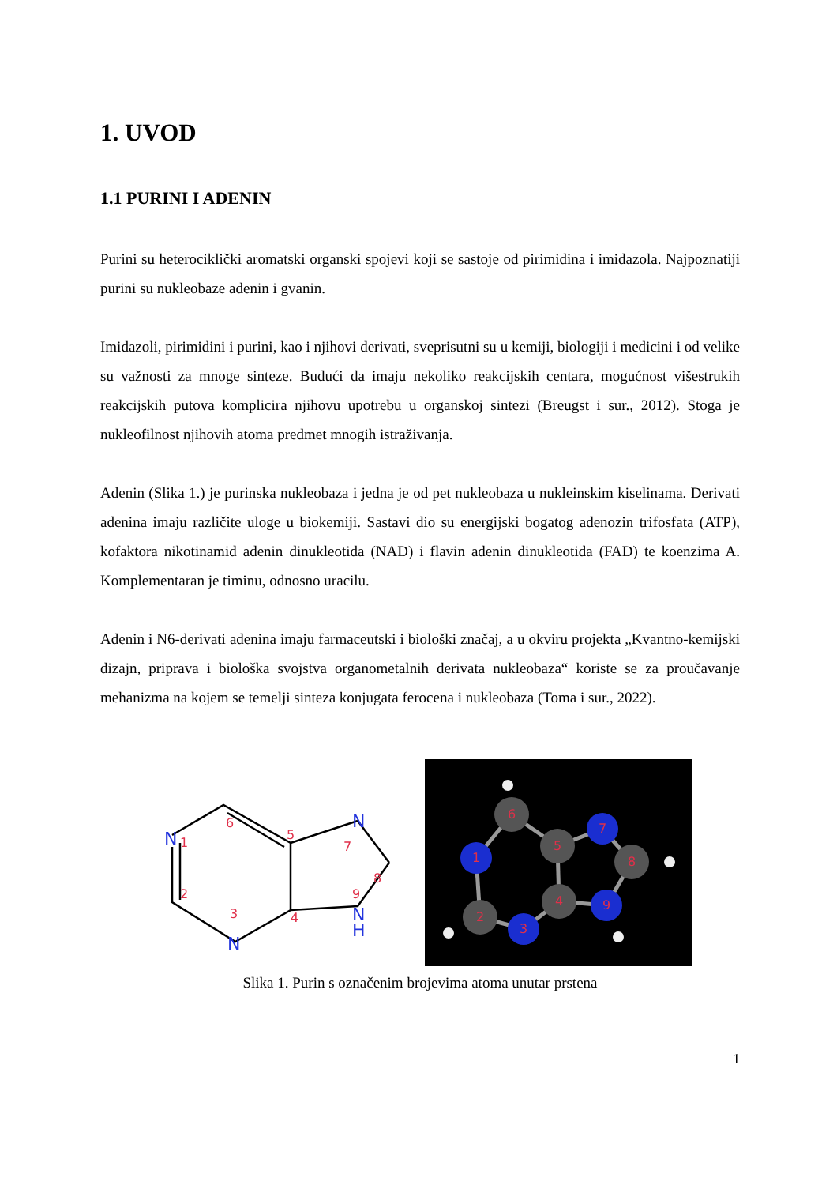1. UVOD
1.1 PURINI I ADENIN
Purini su heterociklički aromatski organski spojevi koji se sastoje od pirimidina i imidazola. Najpoznatiji purini su nukleobaze adenin i gvanin.
Imidazoli, pirimidini i purini, kao i njihovi derivati, sveprisutni su u kemiji, biologiji i medicini i od velike su važnosti za mnoge sinteze. Budući da imaju nekoliko reakcijskih centara, mogućnost višestrukih reakcijskih putova komplicira njihovu upotrebu u organskoj sintezi (Breugst i sur., 2012). Stoga je nukleofilnost njihovih atoma predmet mnogih istraživanja.
Adenin (Slika 1.) je purinska nukleobaza i jedna je od pet nukleobaza u nukleinskim kiselinama. Derivati adenina imaju različite uloge u biokemiji. Sastavi dio su energijski bogatog adenozin trifosfata (ATP), kofaktora nikotinamid adenin dinukleotida (NAD) i flavin adenin dinukleotida (FAD) te koenzima A. Komplementaran je timinu, odnosno uracilu.
Adenin i N6-derivati adenina imaju farmaceutski i biološki značaj, a u okviru projekta „Kvantno-kemijski dizajn, priprava i biološka svojstva organometalnih derivata nukleobaza“ koriste se za proučavanje mehanizma na kojem se temelji sinteza konjugata ferocena i nukleobaza (Toma i sur., 2022).
N
N
N
N
H
1
2
3
4
5
6
7
8
9
1
2
3
4
5
6
7
8
9
Slika 1. Purin s označenim brojevima atoma unutar prstena
1